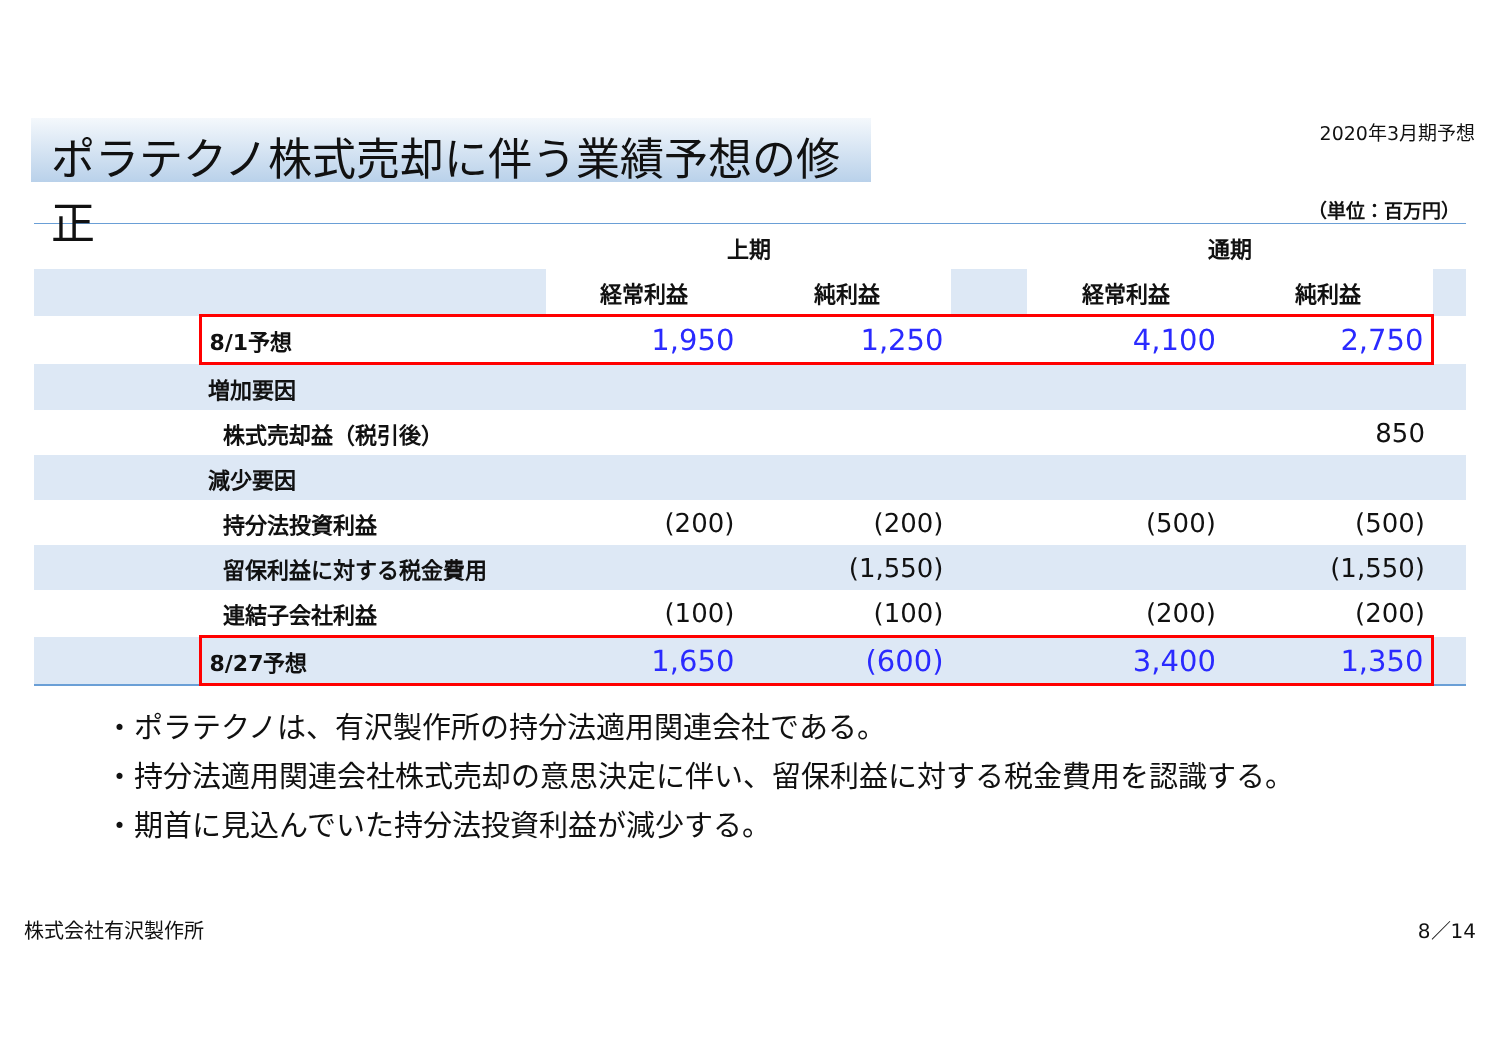ポラテクノ株式売却に伴う業績予想の修正
2020年3月期予想
（単位：百万円）
| | | 上期 | | | 通期 | | |
| | | 経常利益 | 純利益 | | 経常利益 | 純利益 | |
| | 8/1予想 | 1,950 | 1,250 | | 4,100 | 2,750 | |
| | 増加要因 | | | | | | |
| | 株式売却益（税引後） | | | | | 850 | |
| | 減少要因 | | | | | | |
| | 持分法投資利益 | (200) | (200) | | (500) | (500) | |
| | 留保利益に対する税金費用 | | (1,550) | | | (1,550) | |
| | 連結子会社利益 | (100) | (100) | | (200) | (200) | |
| | 8/27予想 | 1,650 | (600) | | 3,400 | 1,350 | |
・ポラテクノは、有沢製作所の持分法適用関連会社である。
・持分法適用関連会社株式売却の意思決定に伴い、留保利益に対する税金費用を認識する。
・期首に見込んでいた持分法投資利益が減少する。
株式会社有沢製作所 8／14